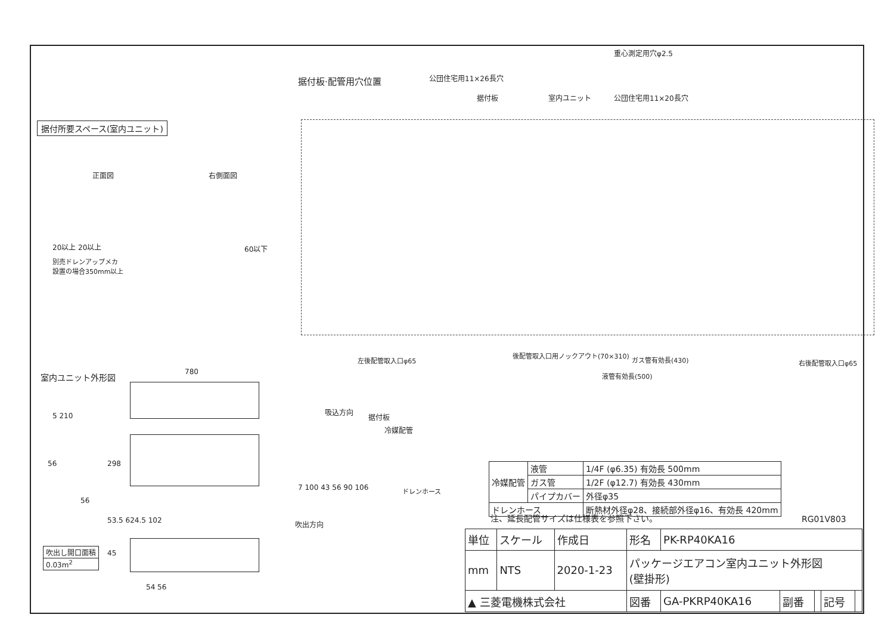据付板·配管用穴位置
重心測定用穴φ2.5
公団住宅用11×26長穴
据付板 室内ユニット 公団住宅用11×20長穴
据付所要スペース(室内ユニット)
正面図 右側面図
20以上 20以上
別売ドレンアップメカ
設置の場合350mm以上
60以下
左後配管取入口φ65
後配管取入口用ノックアウト(70×310)
ガス管有効長(430)
液管有効長(500)
右後配管取入口φ65
室内ユニット外形図 780
5 210
298
56
56
53.5 624.5 102
45
54 56
| 吹出し開口面積 |
| 0.03m<sup>2</sup> |
吸込方向
据付板
冷媒配管
ドレンホース
吹出方向
7 100 43 56 90 106
| 冷媒配管 | 液管 | 1/4F (φ6.35) 有効長 500mm |
| | ガス管 | 1/2F (φ12.7) 有効長 430mm |
| | パイプカバー | 外径φ35 |
| ドレンホース | | 断熱材外径φ28、接続部外径φ16、有効長 420mm |
注、延長配管サイズは仕様表を参照下さい。
RG01V803
| 単位 | スケール | 作成日 | 形名 | PK-RP40KA16 | | | | |
| mm | NTS | 2020-1-23 | パッケージエアコン室内ユニット外形図 (壁掛形) | | | | | |
| ▲ 三菱電機株式会社 | | | 図番 | GA-PKRP40KA16 | 副番 | | 記号 | |